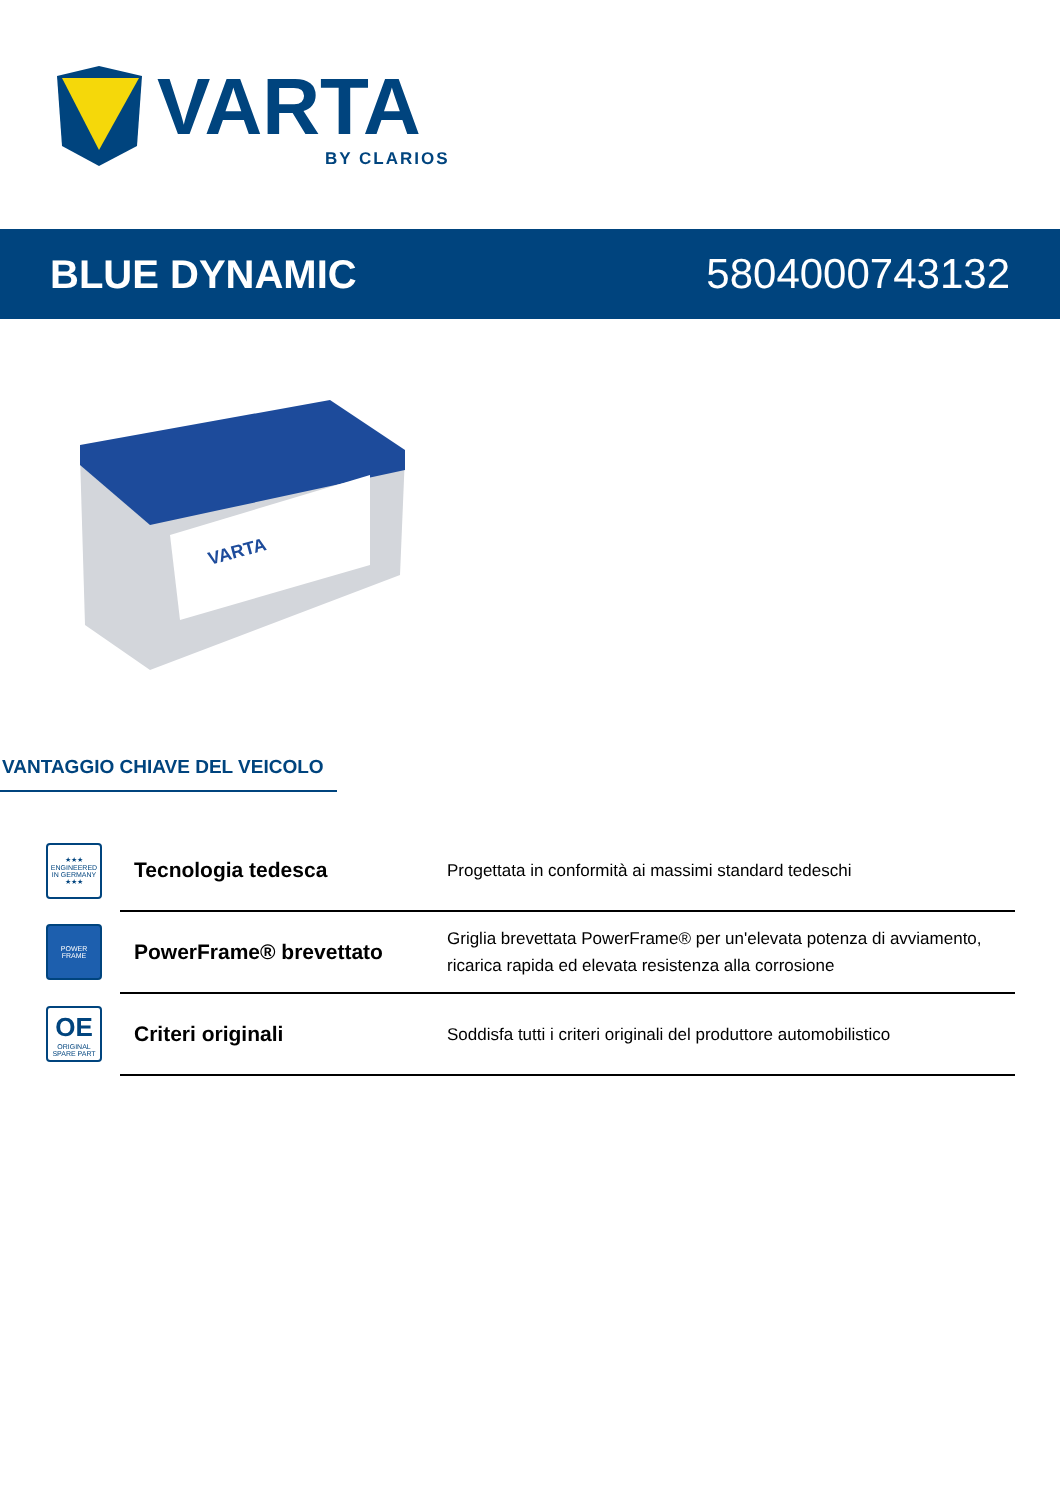VARTA
BY CLARIOS
BLUE DYNAMIC 5804000743132
VARTA
VANTAGGIO CHIAVE DEL VEICOLO
| ★★★ ENGINEERED IN GERMANY ★★★ | Tecnologia tedesca | Progettata in conformità ai massimi standard tedeschi |
| POWER FRAME | PowerFrame® brevettato | Griglia brevettata PowerFrame® per un'elevata potenza di avviamento, ricarica rapida ed elevata resistenza alla corrosione |
| OE ORIGINAL SPARE PART | Criteri originali | Soddisfa tutti i criteri originali del produttore automobilistico |